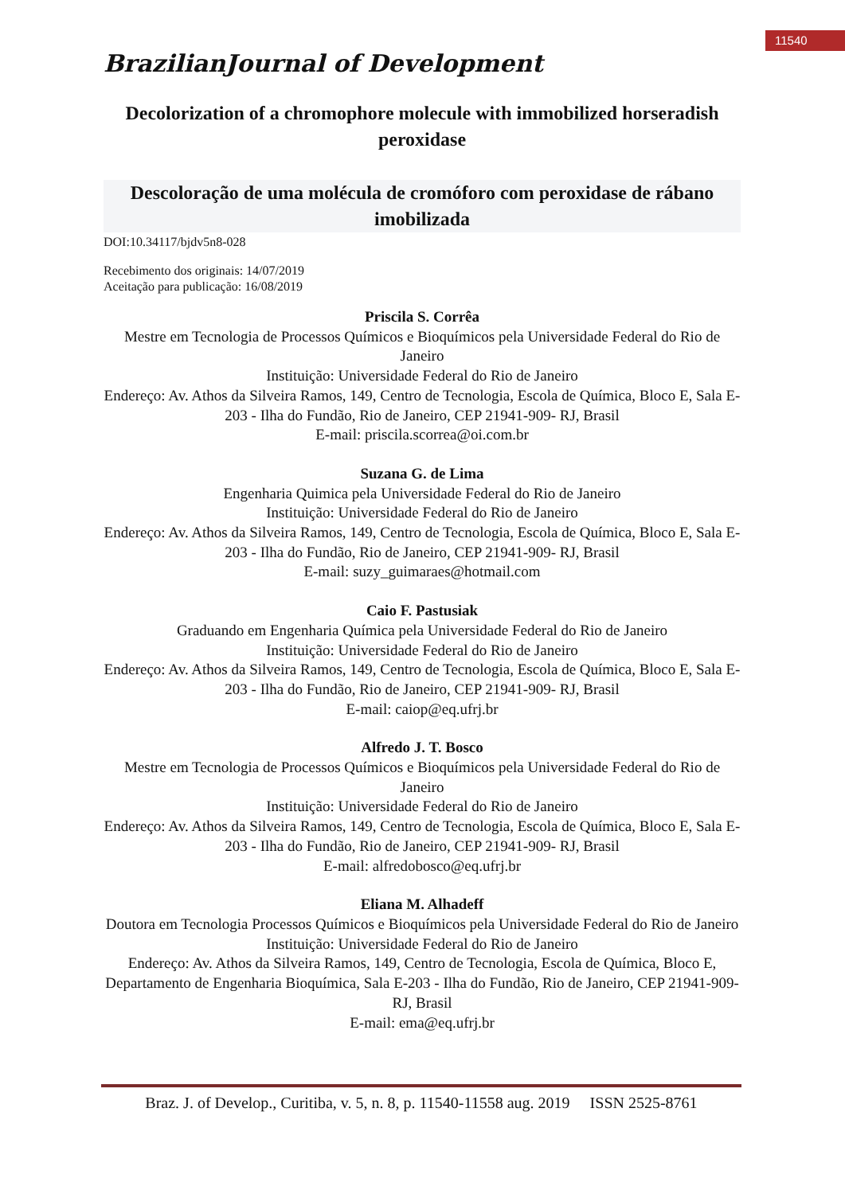11540
BrazilianJournal of Development
Decolorization of a chromophore molecule with immobilized horseradish peroxidase
Descoloração de uma molécula de cromóforo com peroxidase de rábano imobilizada
DOI:10.34117/bjdv5n8-028
Recebimento dos originais: 14/07/2019
Aceitação para publicação: 16/08/2019
Priscila S. Corrêa
Mestre em Tecnologia de Processos Químicos e Bioquímicos pela Universidade Federal do Rio de Janeiro
Instituição: Universidade Federal do Rio de Janeiro
Endereço: Av. Athos da Silveira Ramos, 149, Centro de Tecnologia, Escola de Química, Bloco E, Sala E-203 - Ilha do Fundão, Rio de Janeiro, CEP 21941-909- RJ, Brasil
E-mail: priscila.scorrea@oi.com.br
Suzana G. de Lima
Engenharia Quimica pela Universidade Federal do Rio de Janeiro
Instituição: Universidade Federal do Rio de Janeiro
Endereço: Av. Athos da Silveira Ramos, 149, Centro de Tecnologia, Escola de Química, Bloco E, Sala E-203 - Ilha do Fundão, Rio de Janeiro, CEP 21941-909- RJ, Brasil
E-mail: suzy_guimaraes@hotmail.com
Caio F. Pastusiak
Graduando em Engenharia Química pela Universidade Federal do Rio de Janeiro
Instituição: Universidade Federal do Rio de Janeiro
Endereço: Av. Athos da Silveira Ramos, 149, Centro de Tecnologia, Escola de Química, Bloco E, Sala E-203 - Ilha do Fundão, Rio de Janeiro, CEP 21941-909- RJ, Brasil
E-mail: caiop@eq.ufrj.br
Alfredo J. T. Bosco
Mestre em Tecnologia de Processos Químicos e Bioquímicos pela Universidade Federal do Rio de Janeiro
Instituição: Universidade Federal do Rio de Janeiro
Endereço: Av. Athos da Silveira Ramos, 149, Centro de Tecnologia, Escola de Química, Bloco E, Sala E-203 - Ilha do Fundão, Rio de Janeiro, CEP 21941-909- RJ, Brasil
E-mail: alfredobosco@eq.ufrj.br
Eliana M. Alhadeff
Doutora em Tecnologia Processos Químicos e Bioquímicos pela Universidade Federal do Rio de Janeiro
Instituição: Universidade Federal do Rio de Janeiro
Endereço: Av. Athos da Silveira Ramos, 149, Centro de Tecnologia, Escola de Química, Bloco E, Departamento de Engenharia Bioquímica, Sala E-203 - Ilha do Fundão, Rio de Janeiro, CEP 21941-909- RJ, Brasil
E-mail: ema@eq.ufrj.br
Braz. J. of Develop., Curitiba, v. 5, n. 8, p. 11540-11558 aug. 2019 ISSN 2525-8761